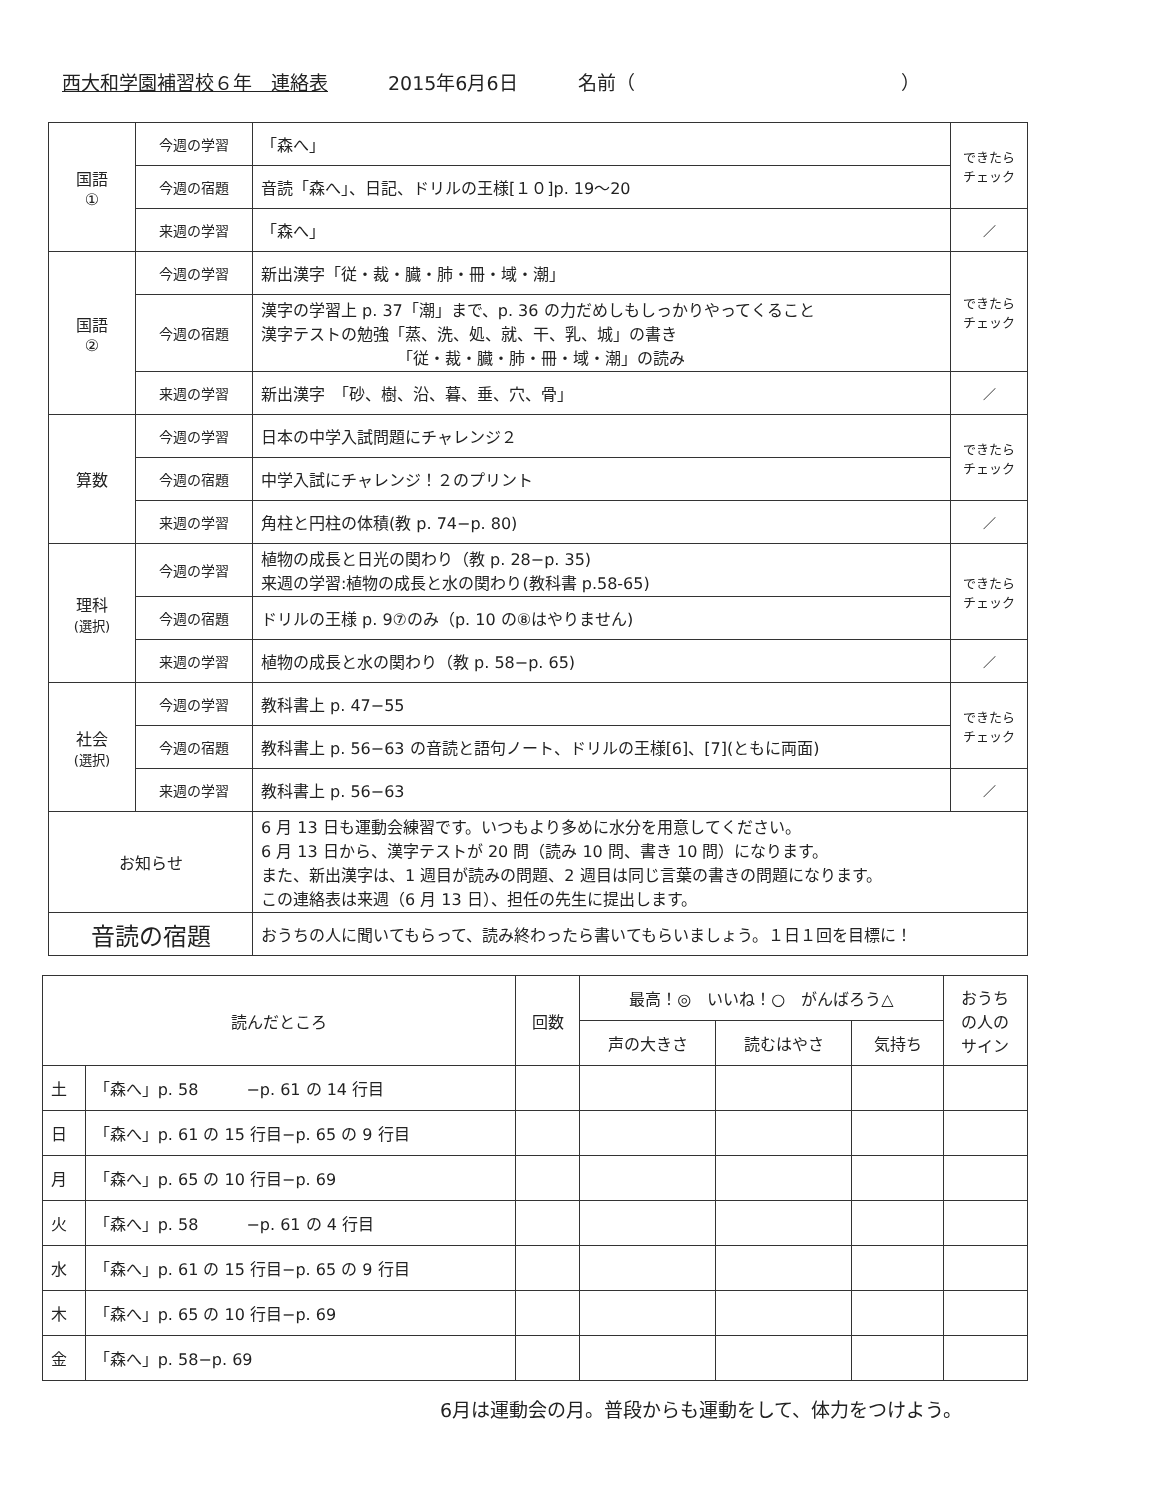西大和学園補習校６年　連絡表 2015年6月6日 名前（　　　　　　　　　　　　　　）
| 国語 ① | 今週の学習 | 「森へ」 | できたら チェック |
| | 今週の宿題 | 音読「森へ」、日記、ドリルの王様[１０]p. 19～20 | |
| | 来週の学習 | 「森へ」 | ／ |
| 国語 ② | 今週の学習 | 新出漢字「従・裁・臓・肺・冊・域・潮」 | できたら チェック |
| | 今週の宿題 | 漢字の学習上 p. 37「潮」まで、p. 36 の力だめしもしっかりやってくること 漢字テストの勉強「蒸、洗、処、就、干、乳、城」の書き 「従・裁・臓・肺・冊・域・潮」の読み | |
| | 来週の学習 | 新出漢字 「砂、樹、沿、暮、垂、穴、骨」 | ／ |
| 算数 | 今週の学習 | 日本の中学入試問題にチャレンジ２ | できたら チェック |
| | 今週の宿題 | 中学入試にチャレンジ！２のプリント | |
| | 来週の学習 | 角柱と円柱の体積(教 p. 74−p. 80) | ／ |
| 理科 (選択) | 今週の学習 | 植物の成長と日光の関わり（教 p. 28−p. 35) 来週の学習:植物の成長と水の関わり(教科書 p.58-65) | できたら チェック |
| | 今週の宿題 | ドリルの王様 p. 9⑦のみ（p. 10 の⑧はやりません) | |
| | 来週の学習 | 植物の成長と水の関わり（教 p. 58−p. 65) | ／ |
| 社会 (選択) | 今週の学習 | 教科書上 p. 47−55 | できたら チェック |
| | 今週の宿題 | 教科書上 p. 56−63 の音読と語句ノート、ドリルの王様[6]、[7](ともに両面) | |
| | 来週の学習 | 教科書上 p. 56−63 | ／ |
| お知らせ | | 6 月 13 日も運動会練習です。いつもより多めに水分を用意してください。 6 月 13 日から、漢字テストが 20 問（読み 10 問、書き 10 問）になります。 また、新出漢字は、1 週目が読みの問題、2 週目は同じ言葉の書きの問題になります。 この連絡表は来週（6 月 13 日）、担任の先生に提出します。 | |
| 音読の宿題 | | おうちの人に聞いてもらって、読み終わったら書いてもらいましょう。１日１回を目標に！ | |
| 読んだところ | | 回数 | 最高！◎ いいね！○ がんばろう△ | | | おうち の人の サイン |
| --- | --- | --- | --- | --- | --- | --- |
| | | | 声の大きさ | 読むはやさ | 気持ち | |
| 土 | 「森へ」p. 58 −p. 61 の 14 行目 | | | | | |
| 日 | 「森へ」p. 61 の 15 行目−p. 65 の 9 行目 | | | | | |
| 月 | 「森へ」p. 65 の 10 行目−p. 69 | | | | | |
| 火 | 「森へ」p. 58 −p. 61 の 4 行目 | | | | | |
| 水 | 「森へ」p. 61 の 15 行目−p. 65 の 9 行目 | | | | | |
| 木 | 「森へ」p. 65 の 10 行目−p. 69 | | | | | |
| 金 | 「森へ」p. 58−p. 69 | | | | | |
6月は運動会の月。普段からも運動をして、体力をつけよう。